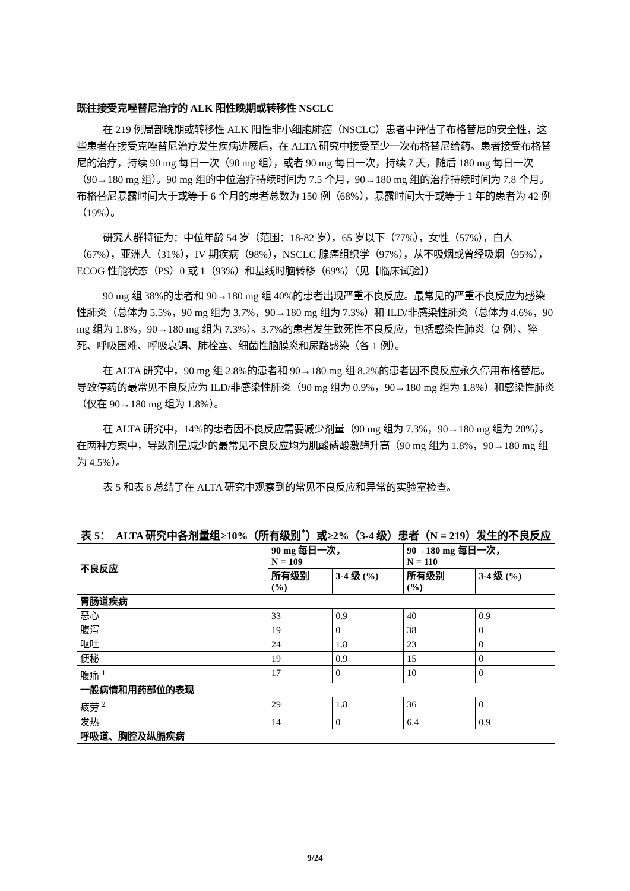既往接受克唑替尼治疗的 ALK 阳性晚期或转移性 NSCLC
在 219 例局部晚期或转移性 ALK 阳性非小细胞肺癌（NSCLC）患者中评估了布格替尼的安全性，这些患者在接受克唑替尼治疗发生疾病进展后，在 ALTA 研究中接受至少一次布格替尼给药。患者接受布格替尼的治疗，持续 90 mg 每日一次（90 mg 组），或者 90 mg 每日一次，持续 7 天，随后 180 mg 每日一次（90→180 mg 组）。90 mg 组的中位治疗持续时间为 7.5 个月，90→180 mg 组的治疗持续时间为 7.8 个月。布格替尼暴露时间大于或等于 6 个月的患者总数为 150 例（68%），暴露时间大于或等于 1 年的患者为 42 例（19%）。
研究人群特征为：中位年龄 54 岁（范围：18-82 岁），65 岁以下（77%），女性（57%），白人（67%），亚洲人（31%），IV 期疾病（98%），NSCLC 腺癌组织学（97%），从不吸烟或曾经吸烟（95%），ECOG 性能状态（PS）0 或 1（93%）和基线时脑转移（69%）（见【临床试验】）
90 mg 组 38%的患者和 90→180 mg 组 40%的患者出现严重不良反应。最常见的严重不良反应为感染性肺炎（总体为 5.5%，90 mg 组为 3.7%，90→180 mg 组为 7.3%）和 ILD/非感染性肺炎（总体为 4.6%，90 mg 组为 1.8%，90→180 mg 组为 7.3%）。3.7%的患者发生致死性不良反应，包括感染性肺炎（2 例）、猝死、呼吸困难、呼吸衰竭、肺栓塞、细菌性脑膜炎和尿路感染（各 1 例）。
在 ALTA 研究中，90 mg 组 2.8%的患者和 90→180 mg 组 8.2%的患者因不良反应永久停用布格替尼。导致停药的最常见不良反应为 ILD/非感染性肺炎（90 mg 组为 0.9%，90→180 mg 组为 1.8%）和感染性肺炎（仅在 90→180 mg 组为 1.8%）。
在 ALTA 研究中，14%的患者因不良反应需要减少剂量（90 mg 组为 7.3%，90→180 mg 组为 20%）。在两种方案中，导致剂量减少的最常见不良反应均为肌酸磷酸激酶升高（90 mg 组为 1.8%，90→180 mg 组为 4.5%）。
表 5 和表 6 总结了在 ALTA 研究中观察到的常见不良反应和异常的实验室检查。
表 5： ALTA 研究中各剂量组≥10%（所有级别<sup>*</sup>）或≥2%（3-4 级）患者（N = 219）发生的不良反应
| 不良反应 | 90 mg 每日一次， N = 109 | | 90→180 mg 每日一次， N = 110 | |
| --- | --- | --- | --- | --- |
| | 所有级别 (%) | 3-4 级 (%) | 所有级别 (%) | 3-4 级 (%) |
| 胃肠道疾病 | | | | |
| 恶心 | 33 | 0.9 | 40 | 0.9 |
| 腹泻 | 19 | 0 | 38 | 0 |
| 呕吐 | 24 | 1.8 | 23 | 0 |
| 便秘 | 19 | 0.9 | 15 | 0 |
| 腹痛 <sup>1</sup> | 17 | 0 | 10 | 0 |
| 一般病情和用药部位的表现 | | | | |
| 疲劳 <sup>2</sup> | 29 | 1.8 | 36 | 0 |
| 发热 | 14 | 0 | 6.4 | 0.9 |
| 呼吸道、胸腔及纵膈疾病 | | | | |
9/24